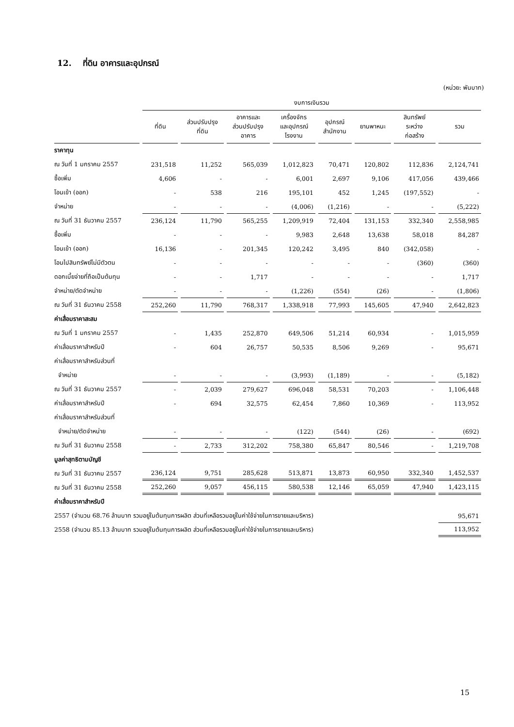12. ที่ดิน อาคารและอุปกรณ์
(หน่วย: พันบาท)
| | งบการเงินรวม | | | | | | | |
| --- | --- | --- | --- | --- | --- | --- | --- | --- |
| | ที่ดิน | ส่วนปรับปรุง ที่ดิน | อาคารและ ส่วนปรับปรุง อาคาร | เครื่องจักร และอุปกรณ์ โรงงาน | อุปกรณ์ สำนักงาน | ยานพาหนะ | สินทรัพย์ ระหว่าง ก่อสร้าง | รวม |
| ราคาทุน | | | | | | | | |
| ณ วันที่ 1 มกราคม 2557 | 231,518 | 11,252 | 565,039 | 1,012,823 | 70,471 | 120,802 | 112,836 | 2,124,741 |
| ซื้อเพิ่ม | 4,606 | - | - | 6,001 | 2,697 | 9,106 | 417,056 | 439,466 |
| โอนเข้า (ออก) | - | 538 | 216 | 195,101 | 452 | 1,245 | (197,552) | - |
| จำหน่าย | - | - | - | (4,006) | (1,216) | - | - | (5,222) |
| ณ วันที่ 31 ธันวาคม 2557 | 236,124 | 11,790 | 565,255 | 1,209,919 | 72,404 | 131,153 | 332,340 | 2,558,985 |
| ซื้อเพิ่ม | - | - | - | 9,983 | 2,648 | 13,638 | 58,018 | 84,287 |
| โอนเข้า (ออก) | 16,136 | - | 201,345 | 120,242 | 3,495 | 840 | (342,058) | - |
| โอนไปสินทรัพย์ไม่มีตัวตน | - | - | - | - | - | - | (360) | (360) |
| ดอกเบี้ยจ่ายที่ถือเป็นต้นทุน | - | - | 1,717 | - | - | - | - | 1,717 |
| จำหน่าย/ตัดจำหน่าย | - | - | - | (1,226) | (554) | (26) | - | (1,806) |
| ณ วันที่ 31 ธันวาคม 2558 | 252,260 | 11,790 | 768,317 | 1,338,918 | 77,993 | 145,605 | 47,940 | 2,642,823 |
| ค่าเสื่อมราคาสะสม | | | | | | | | |
| ณ วันที่ 1 มกราคม 2557 | - | 1,435 | 252,870 | 649,506 | 51,214 | 60,934 | - | 1,015,959 |
| ค่าเสื่อมราคาสำหรับปี | - | 604 | 26,757 | 50,535 | 8,506 | 9,269 | - | 95,671 |
| ค่าเสื่อมราคาสำหรับส่วนที่ | | | | | | | | |
| จำหน่าย | - | - | - | (3,993) | (1,189) | - | - | (5,182) |
| ณ วันที่ 31 ธันวาคม 2557 | - | 2,039 | 279,627 | 696,048 | 58,531 | 70,203 | - | 1,106,448 |
| ค่าเสื่อมราคาสำหรับปี | - | 694 | 32,575 | 62,454 | 7,860 | 10,369 | - | 113,952 |
| ค่าเสื่อมราคาสำหรับส่วนที่ | | | | | | | | |
| จำหน่าย/ตัดจำหน่าย | - | - | - | (122) | (544) | (26) | - | (692) |
| ณ วันที่ 31 ธันวาคม 2558 | - | 2,733 | 312,202 | 758,380 | 65,847 | 80,546 | - | 1,219,708 |
| มูลค่าสุทธิตามบัญชี | | | | | | | | |
| ณ วันที่ 31 ธันวาคม 2557 | 236,124 | 9,751 | 285,628 | 513,871 | 13,873 | 60,950 | 332,340 | 1,452,537 |
| ณ วันที่ 31 ธันวาคม 2558 | 252,260 | 9,057 | 456,115 | 580,538 | 12,146 | 65,059 | 47,940 | 1,423,115 |
| ค่าเสื่อมราคาสำหรับปี | | | | | | | | |
| 2557 (จำนวน 68.76 ล้านบาท รวมอยู่ในต้นทุนการผลิต ส่วนที่เหลือรวมอยู่ในค่าใช้จ่ายในการขายและบริหาร) | | | | | | | | 95,671 |
| 2558 (จำนวน 85.13 ล้านบาท รวมอยู่ในต้นทุนการผลิต ส่วนที่เหลือรวมอยู่ในค่าใช้จ่ายในการขายและบริหาร) | | | | | | | | 113,952 |
15